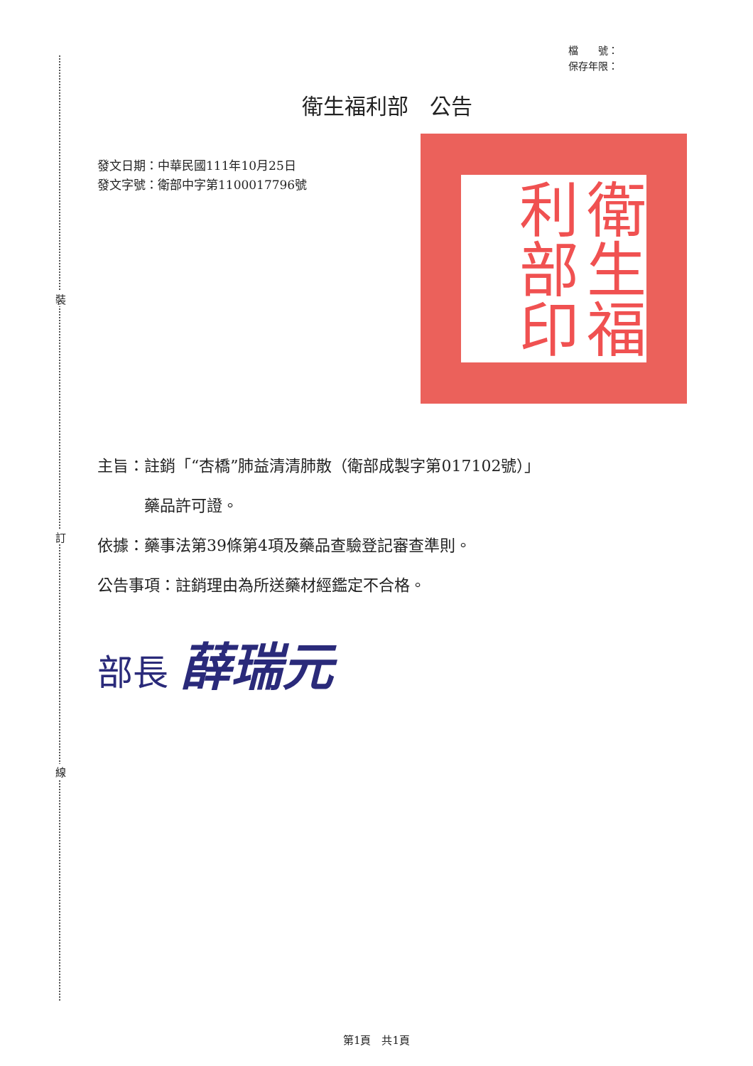裝
訂
線
檔　　號：
保存年限：
衛生福利部　公告
發文日期：中華民國111年10月25日
發文字號：衛部中字第1100017796號
衛生福利部印
主旨：註銷「“杏橋”肺益清清肺散（衛部成製字第017102號）」
　　　藥品許可證。
依據：藥事法第39條第4項及藥品查驗登記審查準則。
公告事項：註銷理由為所送藥材經鑑定不合格。
部長 薛瑞元
第1頁　共1頁